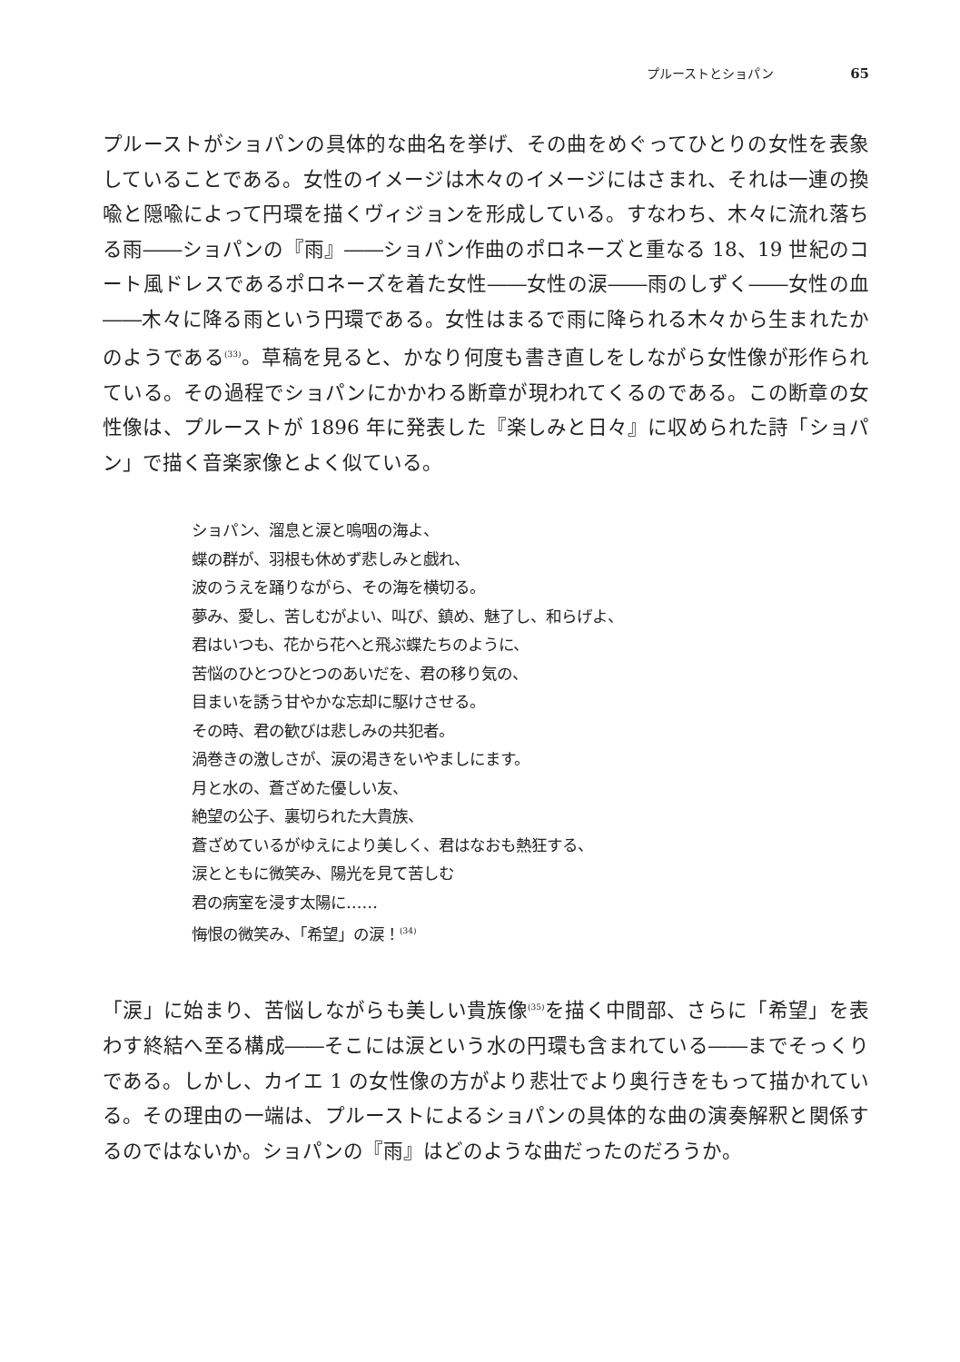プルーストとショパン 65
プルーストがショパンの具体的な曲名を挙げ、その曲をめぐってひとりの女性を表象していることである。女性のイメージは木々のイメージにはさまれ、それは一連の換喩と隠喩によって円環を描くヴィジョンを形成している。すなわち、木々に流れ落ちる雨――ショパンの『雨』――ショパン作曲のポロネーズと重なる 18、19 世紀のコート風ドレスであるポロネーズを着た女性――女性の涙――雨のしずく――女性の血――木々に降る雨という円環である。女性はまるで雨に降られる木々から生まれたかのようである<sup>(33)</sup>。草稿を見ると、かなり何度も書き直しをしながら女性像が形作られている。その過程でショパンにかかわる断章が現われてくるのである。この断章の女性像は、プルーストが 1896 年に発表した『楽しみと日々』に収められた詩「ショパン」で描く音楽家像とよく似ている。
ショパン、溜息と涙と嗚咽の海よ、
蝶の群が、羽根も休めず悲しみと戯れ、
波のうえを踊りながら、その海を横切る。
夢み、愛し、苦しむがよい、叫び、鎮め、魅了し、和らげよ、
君はいつも、花から花へと飛ぶ蝶たちのように、
苦悩のひとつひとつのあいだを、君の移り気の、
目まいを誘う甘やかな忘却に駆けさせる。
その時、君の歓びは悲しみの共犯者。
渦巻きの激しさが、涙の渇きをいやましにます。
月と水の、蒼ざめた優しい友、
絶望の公子、裏切られた大貴族、
蒼ざめているがゆえにより美しく、君はなおも熱狂する、
涙とともに微笑み、陽光を見て苦しむ
君の病室を浸す太陽に……
悔恨の微笑み、「希望」の涙！<sup>(34)</sup>
「涙」に始まり、苦悩しながらも美しい貴族像<sup>(35)</sup>を描く中間部、さらに「希望」を表わす終結へ至る構成――そこには涙という水の円環も含まれている――までそっくりである。しかし、カイエ 1 の女性像の方がより悲壮でより奥行きをもって描かれている。その理由の一端は、プルーストによるショパンの具体的な曲の演奏解釈と関係するのではないか。ショパンの『雨』はどのような曲だったのだろうか。